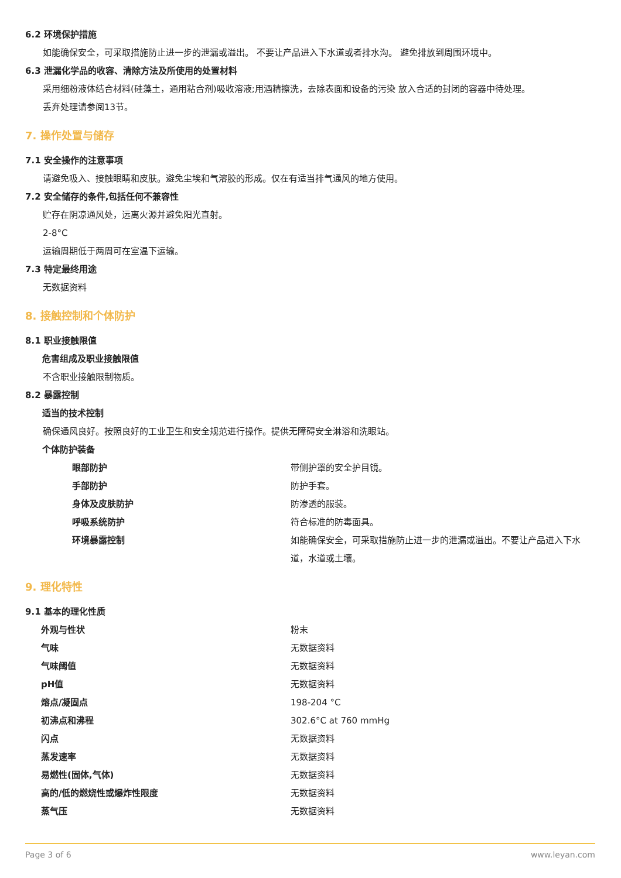6.2 环境保护措施
如能确保安全，可采取措施防止进一步的泄漏或溢出。 不要让产品进入下水道或者排水沟。 避免排放到周围环境中。
6.3 泄漏化学品的收容、清除方法及所使用的处置材料
采用细粉液体结合材料(硅藻土，通用粘合剂)吸收溶液;用酒精擦洗，去除表面和设备的污染 放入合适的封闭的容器中待处理。
丢弃处理请参阅13节。
7. 操作处置与储存
7.1 安全操作的注意事项
请避免吸入、接触眼睛和皮肤。避免尘埃和气溶胶的形成。仅在有适当排气通风的地方使用。
7.2 安全储存的条件,包括任何不兼容性
贮存在阴凉通风处，远离火源并避免阳光直射。
2-8°C
运输周期低于两周可在室温下运输。
7.3 特定最终用途
无数据资料
8. 接触控制和个体防护
8.1 职业接触限值
危害组成及职业接触限值
不含职业接触限制物质。
8.2 暴露控制
适当的技术控制
确保通风良好。按照良好的工业卫生和安全规范进行操作。提供无障碍安全淋浴和洗眼站。
个体防护装备
| 眼部防护 | 带侧护罩的安全护目镜。 |
| 手部防护 | 防护手套。 |
| 身体及皮肤防护 | 防渗透的服装。 |
| 呼吸系统防护 | 符合标准的防毒面具。 |
| 环境暴露控制 | 如能确保安全，可采取措施防止进一步的泄漏或溢出。不要让产品进入下水道，水道或土壤。 |
9. 理化特性
9.1 基本的理化性质
| 外观与性状 | 粉末 |
| 气味 | 无数据资料 |
| 气味阈值 | 无数据资料 |
| pH值 | 无数据资料 |
| 熔点/凝固点 | 198-204 °C |
| 初沸点和沸程 | 302.6°C at 760 mmHg |
| 闪点 | 无数据资料 |
| 蒸发速率 | 无数据资料 |
| 易燃性(固体,气体) | 无数据资料 |
| 高的/低的燃烧性或爆炸性限度 | 无数据资料 |
| 蒸气压 | 无数据资料 |
Page 3 of 6 www.leyan.com